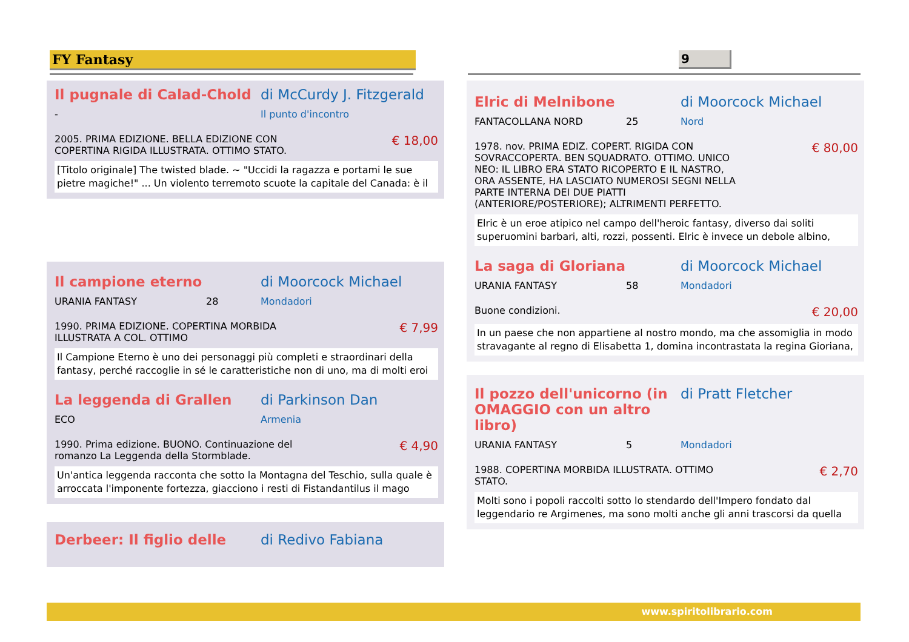FY Fantasy 9
Il pugnale di Calad-Chold di McCurdy J. Fitzgerald
- Il punto d'incontro
2005. PRIMA EDIZIONE. BELLA EDIZIONE CON
COPERTINA RIGIDA ILLUSTRATA. OTTIMO STATO. € 18,00
[Titolo originale] The twisted blade. ~ "Uccidi la ragazza e portami le sue pietre magiche!" ... Un violento terremoto scuote la capitale del Canada: è il
Il campione eterno di Moorcock Michael
URANIA FANTASY 28 Mondadori
1990. PRIMA EDIZIONE. COPERTINA MORBIDA
ILLUSTRATA A COL. OTTIMO € 7,99
Il Campione Eterno è uno dei personaggi più completi e straordinari della fantasy, perché raccoglie in sé le caratteristiche non di uno, ma di molti eroi
La leggenda di Grallen di Parkinson Dan
ECO Armenia
1990. Prima edizione. BUONO. Continuazione del
romanzo La Leggenda della Stormblade. € 4,90
Un'antica leggenda racconta che sotto la Montagna del Teschio, sulla quale è arroccata l'imponente fortezza, giacciono i resti di Fistandantilus il mago
Derbeer: Il figlio delle di Redivo Fabiana
Elric di Melnibone di Moorcock Michael
FANTACOLLANA NORD 25 Nord
1978. nov. PRIMA EDIZ. COPERT. RIGIDA CON
SOVRACCOPERTA. BEN SQUADRATO. OTTIMO. UNICO
NEO: IL LIBRO ERA STATO RICOPERTO E IL NASTRO,
ORA ASSENTE, HA LASCIATO NUMEROSI SEGNI NELLA
PARTE INTERNA DEI DUE PIATTI
(ANTERIORE/POSTERIORE); ALTRIMENTI PERFETTO. € 80,00
Elric è un eroe atipico nel campo dell'heroic fantasy, diverso dai soliti superuomini barbari, alti, rozzi, possenti. Elric è invece un debole albino,
La saga di Gloriana di Moorcock Michael
URANIA FANTASY 58 Mondadori
Buone condizioni. € 20,00
In un paese che non appartiene al nostro mondo, ma che assomiglia in modo stravagante al regno di Elisabetta 1, domina incontrastata la regina Gioriana,
Il pozzo dell'unicorno (in OMAGGIO con un altro libro) di Pratt Fletcher
URANIA FANTASY 5 Mondadori
1988. COPERTINA MORBIDA ILLUSTRATA. OTTIMO
STATO. € 2,70
Molti sono i popoli raccolti sotto lo stendardo dell'Impero fondato dal leggendario re Argimenes, ma sono molti anche gli anni trascorsi da quella
www.spiritolibrario.com